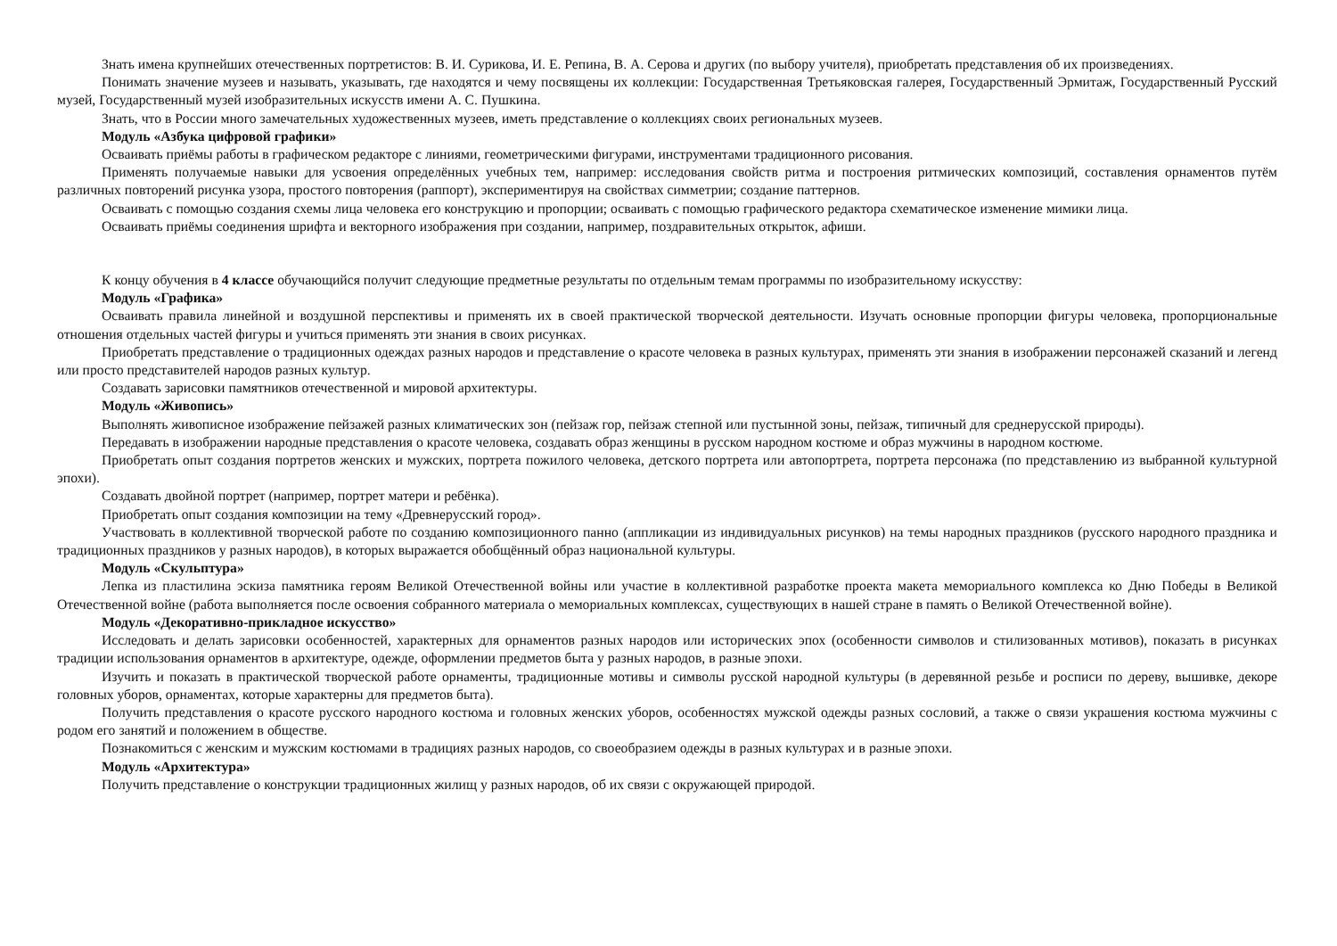Знать имена крупнейших отечественных портретистов: В. И. Сурикова, И. Е. Репина, В. А. Серова и других (по выбору учителя), приобретать представления об их произведениях.
Понимать значение музеев и называть, указывать, где находятся и чему посвящены их коллекции: Государственная Третьяковская галерея, Государственный Эрмитаж, Государственный Русский музей, Государственный музей изобразительных искусств имени А. С. Пушкина.
Знать, что в России много замечательных художественных музеев, иметь представление о коллекциях своих региональных музеев.
Модуль «Азбука цифровой графики»
Осваивать приёмы работы в графическом редакторе с линиями, геометрическими фигурами, инструментами традиционного рисования.
Применять получаемые навыки для усвоения определённых учебных тем, например: исследования свойств ритма и построения ритмических композиций, составления орнаментов путём различных повторений рисунка узора, простого повторения (раппорт), экспериментируя на свойствах симметрии; создание паттернов.
Осваивать с помощью создания схемы лица человека его конструкцию и пропорции; осваивать с помощью графического редактора схематическое изменение мимики лица.
Осваивать приёмы соединения шрифта и векторного изображения при создании, например, поздравительных открыток, афиши.
К концу обучения в 4 классе обучающийся получит следующие предметные результаты по отдельным темам программы по изобразительному искусству:
Модуль «Графика»
Осваивать правила линейной и воздушной перспективы и применять их в своей практической творческой деятельности. Изучать основные пропорции фигуры человека, пропорциональные отношения отдельных частей фигуры и учиться применять эти знания в своих рисунках.
Приобретать представление о традиционных одеждах разных народов и представление о красоте человека в разных культурах, применять эти знания в изображении персонажей сказаний и легенд или просто представителей народов разных культур.
Создавать зарисовки памятников отечественной и мировой архитектуры.
Модуль «Живопись»
Выполнять живописное изображение пейзажей разных климатических зон (пейзаж гор, пейзаж степной или пустынной зоны, пейзаж, типичный для среднерусской природы).
Передавать в изображении народные представления о красоте человека, создавать образ женщины в русском народном костюме и образ мужчины в народном костюме.
Приобретать опыт создания портретов женских и мужских, портрета пожилого человека, детского портрета или автопортрета, портрета персонажа (по представлению из выбранной культурной эпохи).
Создавать двойной портрет (например, портрет матери и ребёнка).
Приобретать опыт создания композиции на тему «Древнерусский город».
Участвовать в коллективной творческой работе по созданию композиционного панно (аппликации из индивидуальных рисунков) на темы народных праздников (русского народного праздника и традиционных праздников у разных народов), в которых выражается обобщённый образ национальной культуры.
Модуль «Скульптура»
Лепка из пластилина эскиза памятника героям Великой Отечественной войны или участие в коллективной разработке проекта макета мемориального комплекса ко Дню Победы в Великой Отечественной войне (работа выполняется после освоения собранного материала о мемориальных комплексах, существующих в нашей стране в память о Великой Отечественной войне).
Модуль «Декоративно-прикладное искусство»
Исследовать и делать зарисовки особенностей, характерных для орнаментов разных народов или исторических эпох (особенности символов и стилизованных мотивов), показать в рисунках традиции использования орнаментов в архитектуре, одежде, оформлении предметов быта у разных народов, в разные эпохи.
Изучить и показать в практической творческой работе орнаменты, традиционные мотивы и символы русской народной культуры (в деревянной резьбе и росписи по дереву, вышивке, декоре головных уборов, орнаментах, которые характерны для предметов быта).
Получить представления о красоте русского народного костюма и головных женских уборов, особенностях мужской одежды разных сословий, а также о связи украшения костюма мужчины с родом его занятий и положением в обществе.
Познакомиться с женским и мужским костюмами в традициях разных народов, со своеобразием одежды в разных культурах и в разные эпохи.
Модуль «Архитектура»
Получить представление о конструкции традиционных жилищ у разных народов, об их связи с окружающей природой.